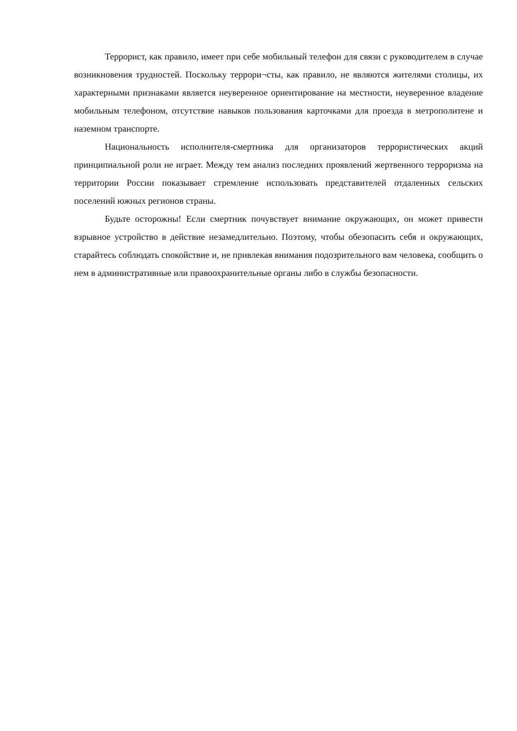Террорист, как правило, имеет при себе мобильный телефон для связи с руководителем в случае возникновения трудностей. Поскольку террори¬сты, как правило, не являются жителями столицы, их характерными признаками является неуверенное ориентирование на местности, неуверенное владение мобильным телефоном, отсутствие навыков пользования карточками для проезда в метрополитене и наземном транспорте.
Национальность исполнителя-смертника для организаторов террористических акций принципиальной роли не играет. Между тем анализ последних проявлений жертвенного терроризма на территории России показывает стремление использовать представителей отдаленных сельских поселений южных регионов страны.
Будьте осторожны! Если смертник почувствует внимание окружающих, он может привести взрывное устройство в действие незамедлительно. Поэтому, чтобы обезопасить себя и окружающих, старайтесь соблюдать спокойствие и, не привлекая внимания подозрительного вам человека, сообщить о нем в административные или правоохранительные органы либо в службы безопасности.